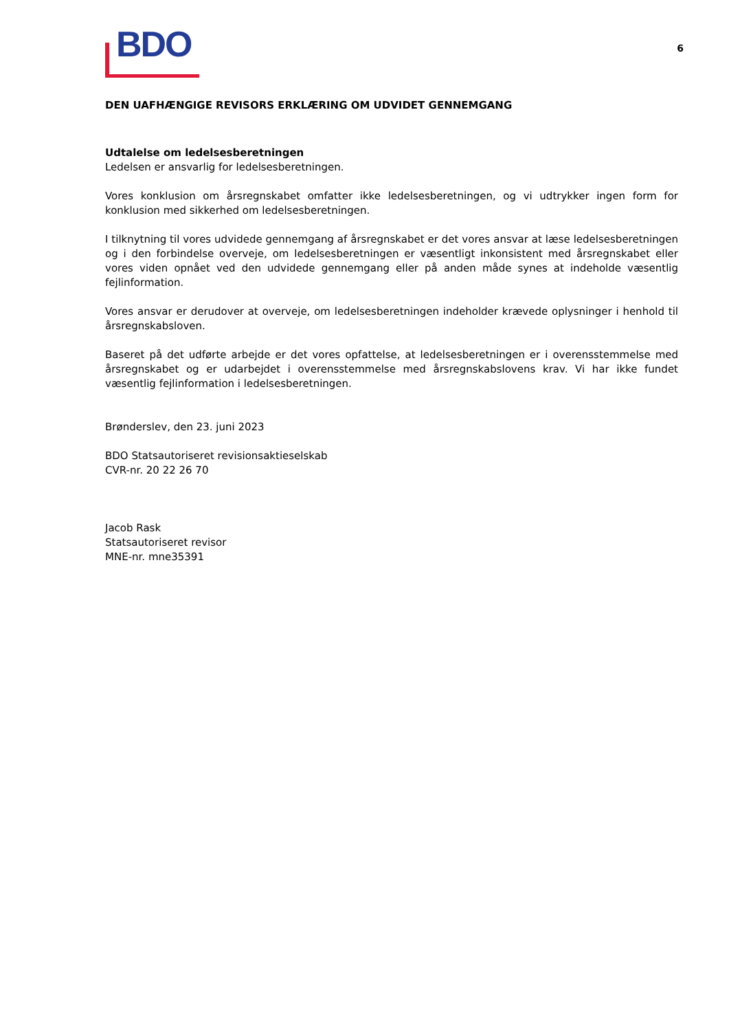BDO
6
DEN UAFHÆNGIGE REVISORS ERKLÆRING OM UDVIDET GENNEMGANG
Udtalelse om ledelsesberetningen
Ledelsen er ansvarlig for ledelsesberetningen.
Vores konklusion om årsregnskabet omfatter ikke ledelsesberetningen, og vi udtrykker ingen form for konklusion med sikkerhed om ledelsesberetningen.
I tilknytning til vores udvidede gennemgang af årsregnskabet er det vores ansvar at læse ledelsesberet­ningen og i den forbindelse overveje, om ledelsesberetningen er væsentligt inkonsistent med årsregn­skabet eller vores viden opnået ved den udvidede gennemgang eller på anden måde synes at indeholde væsentlig fejlinformation.
Vores ansvar er derudover at overveje, om ledelsesberetningen indeholder krævede oplysninger i henhold til årsregnskabsloven.
Baseret på det udførte arbejde er det vores opfattelse, at ledelsesberetningen er i overensstemmelse med årsregnskabet og er udarbejdet i overensstemmelse med årsregnskabslovens krav. Vi har ikke fundet væsentlig fejlinformation i ledelsesberetningen.
Brønderslev, den 23. juni 2023
BDO Statsautoriseret revisionsaktieselskab
CVR-nr. 20 22 26 70
Jacob Rask
Statsautoriseret revisor
MNE-nr. mne35391